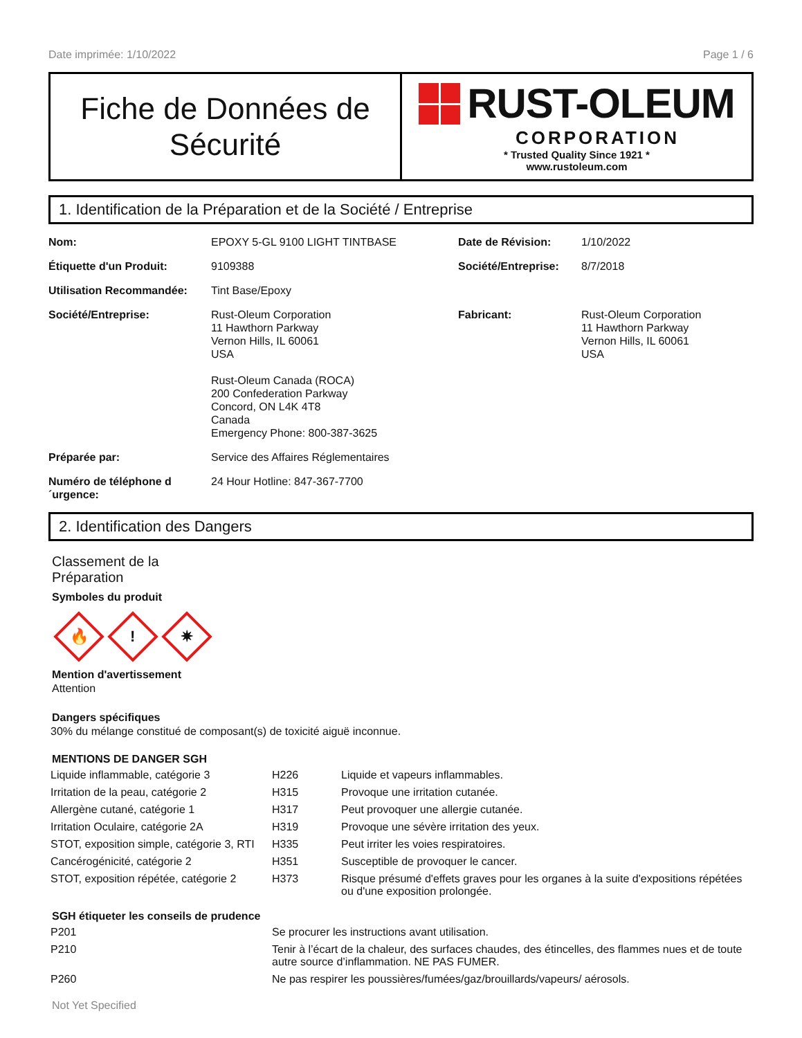Date imprimée: 1/10/2022 Page 1 / 6
Fiche de Données de
Sécurité
RUST-OLEUM
CORPORATION
* Trusted Quality Since 1921 *
www.rustoleum.com
1. Identification de la Préparation et de la Société / Entreprise
| Nom: | EPOXY 5-GL 9100 LIGHT TINTBASE | Date de Révision: | 1/10/2022 |
| Étiquette d'un Produit: | 9109388 | Société/Entreprise: | 8/7/2018 |
| Utilisation Recommandée: | Tint Base/Epoxy | | |
| Société/Entreprise: | Rust-Oleum Corporation 11 Hawthorn Parkway Vernon Hills, IL 60061 USA Rust-Oleum Canada (ROCA) 200 Confederation Parkway Concord, ON L4K 4T8 Canada Emergency Phone: 800-387-3625 | Fabricant: | Rust-Oleum Corporation 11 Hawthorn Parkway Vernon Hills, IL 60061 USA |
| Préparée par: | Service des Affaires Réglementaires | | |
| Numéro de téléphone d ´urgence: | 24 Hour Hotline: 847-367-7700 | | |
2. Identification des Dangers
Classement de la
Préparation
Symboles du produit
🔥
!
✷
Mention d'avertissement
Attention
Dangers spécifiques
30% du mélange constitué de composant(s) de toxicité aiguë inconnue.
MENTIONS DE DANGER SGH
| Liquide inflammable, catégorie 3 | H226 | Liquide et vapeurs inflammables. |
| Irritation de la peau, catégorie 2 | H315 | Provoque une irritation cutanée. |
| Allergène cutané, catégorie 1 | H317 | Peut provoquer une allergie cutanée. |
| Irritation Oculaire, catégorie 2A | H319 | Provoque une sévère irritation des yeux. |
| STOT, exposition simple, catégorie 3, RTI | H335 | Peut irriter les voies respiratoires. |
| Cancérogénicité, catégorie 2 | H351 | Susceptible de provoquer le cancer. |
| STOT, exposition répétée, catégorie 2 | H373 | Risque présumé d'effets graves pour les organes à la suite d'expositions répétées ou d'une exposition prolongée. |
SGH étiqueter les conseils de prudence
| P201 | Se procurer les instructions avant utilisation. |
| P210 | Tenir à l’écart de la chaleur, des surfaces chaudes, des étincelles, des flammes nues et de toute autre source d’inflammation. NE PAS FUMER. |
| P260 | Ne pas respirer les poussières/fumées/gaz/brouillards/vapeurs/ aérosols. |
Not Yet Specified